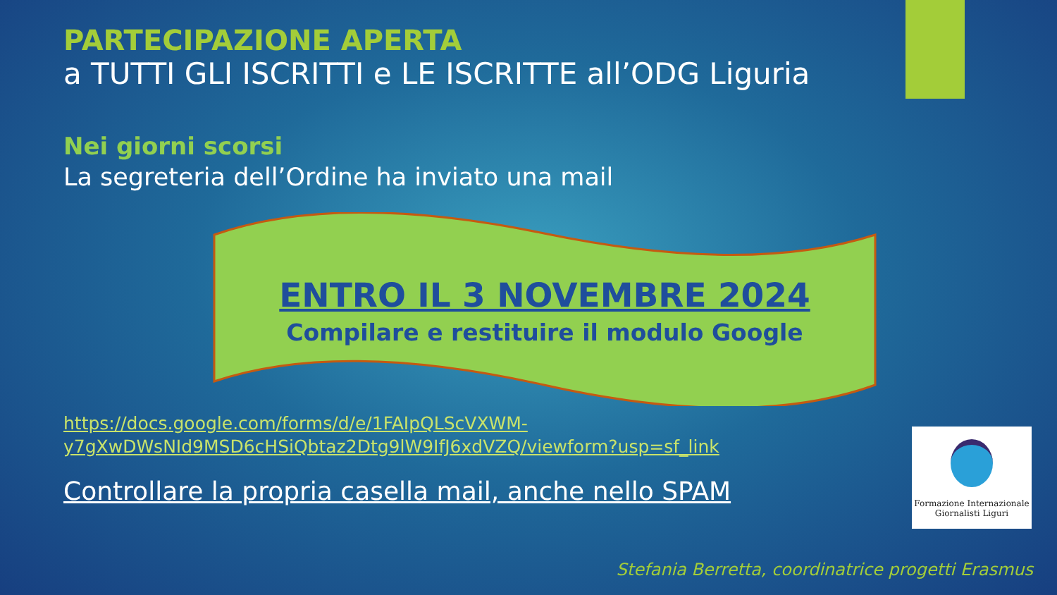PARTECIPAZIONE APERTA
a TUTTI GLI ISCRITTI e LE ISCRITTE all’ODG Liguria
Nei giorni scorsi
La segreteria dell’Ordine ha inviato una mail
ENTRO IL 3 NOVEMBRE 2024
Compilare e restituire il modulo Google
https://docs.google.com/forms/d/e/1FAIpQLScVXWM-
y7gXwDWsNId9MSD6cHSiQbtaz2Dtg9lW9IfJ6xdVZQ/viewform?usp=sf_link
Controllare la propria casella mail, anche nello SPAM
Formazione Internazionale
Giornalisti Liguri
Stefania Berretta, coordinatrice progetti Erasmus